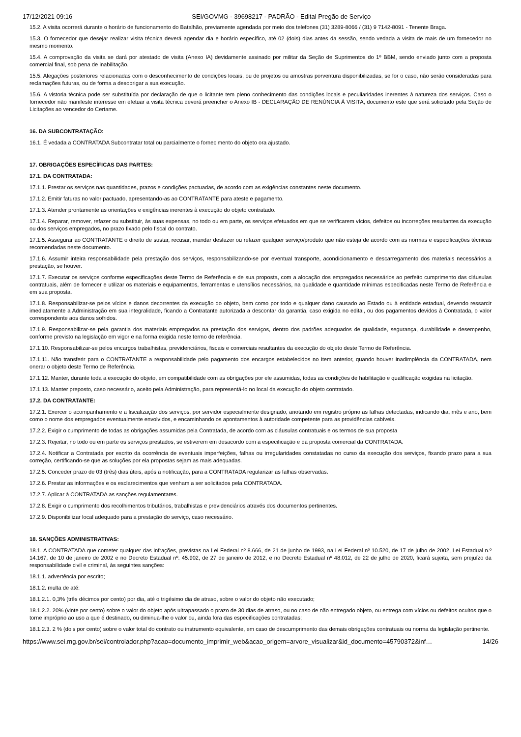17/12/2021 09:16 SEI/GOVMG - 39698217 - PADRÃO - Edital Pregão de Serviço
15.2. A visita ocorrerá durante o horário de funcionamento do Batalhão, previamente agendada por meio dos telefones (31) 3289-8066 / (31) 9 7142-8091 - Tenente Braga.
15.3. O fornecedor que desejar realizar visita técnica deverá agendar dia e horário específico, até 02 (dois) dias antes da sessão, sendo vedada a visita de mais de um fornecedor no mesmo momento.
15.4. A comprovação da visita se dará por atestado de visita (Anexo IA) devidamente assinado por militar da Seção de Suprimentos do 1º BBM, sendo enviado junto com a proposta comercial final, sob pena de inabilitação.
15.5. Alegações posteriores relacionadas com o desconhecimento de condições locais, ou de projetos ou amostras porventura disponibilizadas, se for o caso, não serão consideradas para reclamações futuras, ou de forma a desobrigar a sua execução.
15.6. A vistoria técnica pode ser substituída por declaração de que o licitante tem pleno conhecimento das condições locais e peculiaridades inerentes à natureza dos serviços. Caso o fornecedor não manifeste interesse em efetuar a visita técnica deverá preencher o Anexo IB - DECLARAÇÃO DE RENÚNCIA À VISITA, documento este que será solicitado pela Seção de Licitações ao vencedor do Certame.
16. DA SUBCONTRATAÇÃO:
16.1. É vedada a CONTRATADA Subcontratar total ou parcialmente o fornecimento do objeto ora ajustado.
17. OBRIGAÇÕES ESPECÍFICAS DAS PARTES:
17.1. DA CONTRATADA:
17.1.1. Prestar os serviços nas quantidades, prazos e condições pactuadas, de acordo com as exigências constantes neste documento.
17.1.2. Emitir faturas no valor pactuado, apresentando-as ao CONTRATANTE para ateste e pagamento.
17.1.3. Atender prontamente as orientações e exigências inerentes à execução do objeto contratado.
17.1.4. Reparar, remover, refazer ou substituir, às suas expensas, no todo ou em parte, os serviços efetuados em que se verificarem vícios, defeitos ou incorreções resultantes da execução ou dos serviços empregados, no prazo fixado pelo fiscal do contrato.
17.1.5. Assegurar ao CONTRATANTE o direito de sustar, recusar, mandar desfazer ou refazer qualquer serviço/produto que não esteja de acordo com as normas e especificações técnicas recomendadas neste documento.
17.1.6. Assumir inteira responsabilidade pela prestação dos serviços, responsabilizando-se por eventual transporte, acondicionamento e descarregamento dos materiais necessários a prestação, se houver.
17.1.7. Executar os serviços conforme especificações deste Termo de Referência e de sua proposta, com a alocação dos empregados necessários ao perfeito cumprimento das cláusulas contratuais, além de fornecer e utilizar os materiais e equipamentos, ferramentas e utensílios necessários, na qualidade e quantidade mínimas especificadas neste Termo de Referência e em sua proposta.
17.1.8. Responsabilizar-se pelos vícios e danos decorrentes da execução do objeto, bem como por todo e qualquer dano causado ao Estado ou à entidade estadual, devendo ressarcir imediatamente a Administração em sua integralidade, ficando a Contratante autorizada a descontar da garantia, caso exigida no edital, ou dos pagamentos devidos à Contratada, o valor correspondente aos danos sofridos.
17.1.9. Responsabilizar-se pela garantia dos materiais empregados na prestação dos serviços, dentro dos padrões adequados de qualidade, segurança, durabilidade e desempenho, conforme previsto na legislação em vigor e na forma exigida neste termo de referência.
17.1.10. Responsabilizar-se pelos encargos trabalhistas, previdenciários, fiscais e comerciais resultantes da execução do objeto deste Termo de Referência.
17.1.11. Não transferir para o CONTRATANTE a responsabilidade pelo pagamento dos encargos estabelecidos no item anterior, quando houver inadimplência da CONTRATADA, nem onerar o objeto deste Termo de Referência.
17.1.12. Manter, durante toda a execução do objeto, em compatibilidade com as obrigações por ele assumidas, todas as condições de habilitação e qualificação exigidas na licitação.
17.1.13. Manter preposto, caso necessário, aceito pela Administração, para representá-lo no local da execução do objeto contratado.
17.2. DA CONTRATANTE:
17.2.1. Exercer o acompanhamento e a fiscalização dos serviços, por servidor especialmente designado, anotando em registro próprio as falhas detectadas, indicando dia, mês e ano, bem como o nome dos empregados eventualmente envolvidos, e encaminhando os apontamentos à autoridade competente para as providências cabíveis.
17.2.2. Exigir o cumprimento de todas as obrigações assumidas pela Contratada, de acordo com as cláusulas contratuais e os termos de sua proposta
17.2.3. Rejeitar, no todo ou em parte os serviços prestados, se estiverem em desacordo com a especificação e da proposta comercial da CONTRATADA.
17.2.4. Notificar a Contratada por escrito da ocorrência de eventuais imperfeições, falhas ou irregularidades constatadas no curso da execução dos serviços, fixando prazo para a sua correção, certificando-se que as soluções por ela propostas sejam as mais adequadas.
17.2.5. Conceder prazo de 03 (três) dias úteis, após a notificação, para a CONTRATADA regularizar as falhas observadas.
17.2.6. Prestar as informações e os esclarecimentos que venham a ser solicitados pela CONTRATADA.
17.2.7. Aplicar à CONTRATADA as sanções regulamentares.
17.2.8. Exigir o cumprimento dos recolhimentos tributários, trabalhistas e previdenciários através dos documentos pertinentes.
17.2.9. Disponibilizar local adequado para a prestação do serviço, caso necessário.
18. SANÇÕES ADMINISTRATIVAS:
18.1. A CONTRATADA que cometer qualquer das infrações, previstas na Lei Federal nº 8.666, de 21 de junho de 1993, na Lei Federal nº 10.520, de 17 de julho de 2002, Lei Estadual n.º 14.167, de 10 de janeiro de 2002 e no Decreto Estadual nº. 45.902, de 27 de janeiro de 2012, e no Decreto Estadual nº 48.012, de 22 de julho de 2020, ficará sujeita, sem prejuízo da responsabilidade civil e criminal, às seguintes sanções:
18.1.1. advertência por escrito;
18.1.2. multa de até:
18.1.2.1. 0,3% (três décimos por cento) por dia, até o trigésimo dia de atraso, sobre o valor do objeto não executado;
18.1.2.2. 20% (vinte por cento) sobre o valor do objeto após ultrapassado o prazo de 30 dias de atraso, ou no caso de não entregado objeto, ou entrega com vícios ou defeitos ocultos que o torne impróprio ao uso a que é destinado, ou diminua-lhe o valor ou, ainda fora das especificações contratadas;
18.1.2.3. 2 % (dois por cento) sobre o valor total do contrato ou instrumento equivalente, em caso de descumprimento das demais obrigações contratuais ou norma da legislação pertinente.
https://www.sei.mg.gov.br/sei/controlador.php?acao=documento_imprimir_web&acao_origem=arvore_visualizar&id_documento=45790372&inf… 14/26